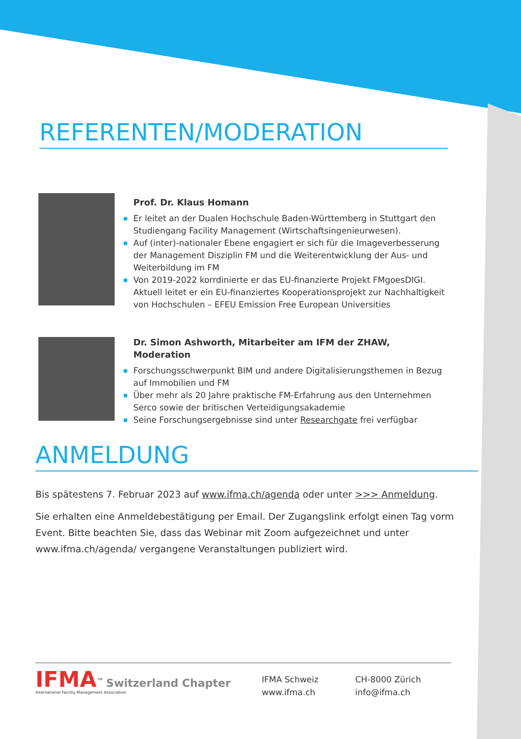REFERENTEN/MODERATION
Prof. Dr. Klaus Homann
Er leitet an der Dualen Hochschule Baden-Württemberg in Stuttgart den Studiengang Facility Management (Wirtschaftsingenieurwesen).
Auf (inter)-nationaler Ebene engagiert er sich für die Imageverbesserung der Management Disziplin FM und die Weiterentwicklung der Aus- und Weiterbildung im FM
Von 2019-2022 korrdinierte er das EU-finanzierte Projekt FMgoesDIGI. Aktuell leitet er ein EU-finanziertes Kooperationsprojekt zur Nachhaltigkeit von Hochschulen – EFEU Emission Free European Universities
Dr. Simon Ashworth, Mitarbeiter am IFM der ZHAW, Moderation
Forschungsschwerpunkt BIM und andere Digitalisierungsthemen in Bezug auf Immobilien und FM
Über mehr als 20 Jahre praktische FM-Erfahrung aus den Unternehmen Serco sowie der britischen Verteidigungsakademie
Seine Forschungsergebnisse sind unter Researchgate frei verfügbar
ANMELDUNG
Bis spätestens 7. Februar 2023 auf www.ifma.ch/agenda oder unter >>> Anmeldung.
Sie erhalten eine Anmeldebestätigung per Email. Der Zugangslink erfolgt einen Tag vorm Event. Bitte beachten Sie, dass das Webinar mit Zoom aufgezeichnet und unter www.ifma.ch/agenda/ vergangene Veranstaltungen publiziert wird.
IFMA<sup>™</sup> Switzerland Chapter
International Facility Management Association
IFMA Schweiz
www.ifma.ch
CH-8000 Zürich
info@ifma.ch